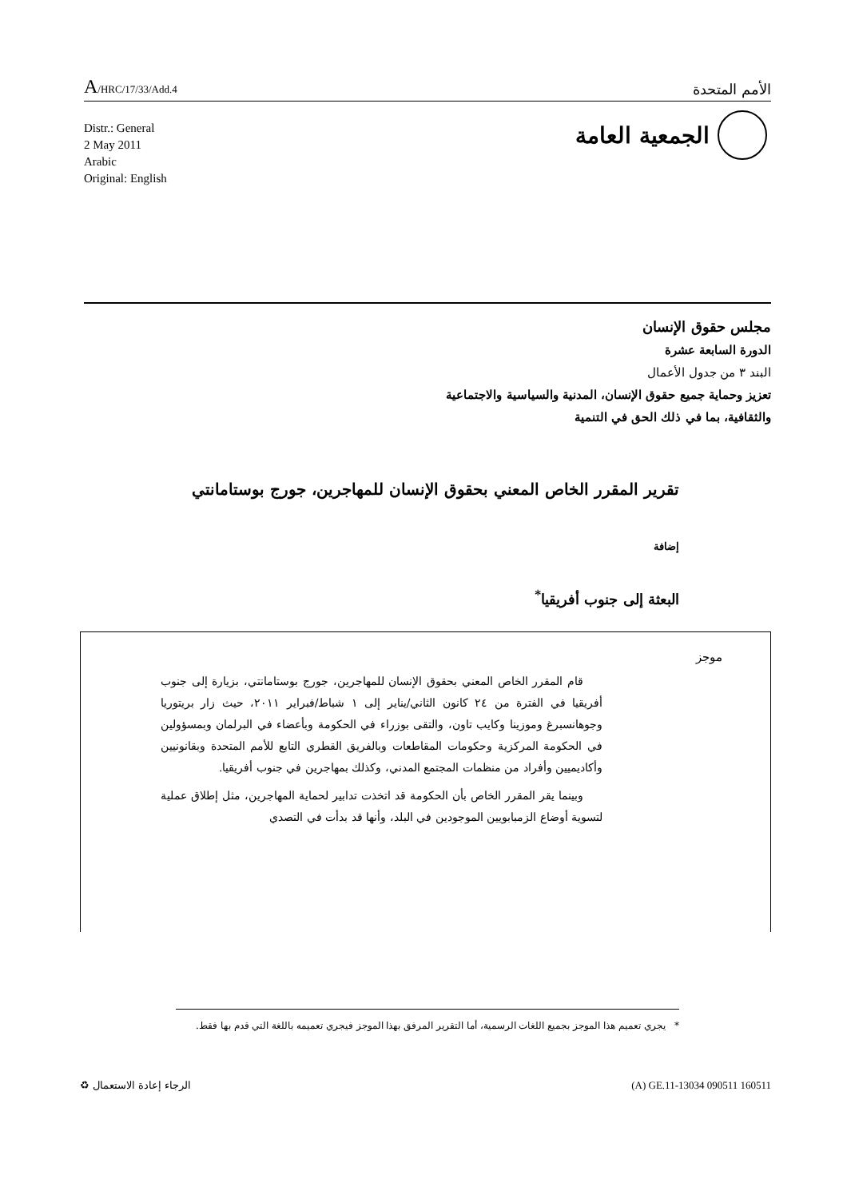A/HRC/17/33/Add.4
الأمم المتحدة
Distr.: General
2 May 2011
Arabic
Original: English
الجمعية العامة
مجلس حقوق الإنسان
الدورة السابعة عشرة
البند ٣ من جدول الأعمال
تعزيز وحماية جميع حقوق الإنسان، المدنية والسياسية والاجتماعية
والثقافية، بما في ذلك الحق في التنمية
تقرير المقرر الخاص المعني بحقوق الإنسان للمهاجرين، جورج بوستامانتي
إضافة
البعثة إلى جنوب أفريقيا<sup>*</sup>
موجز
قام المقرر الخاص المعني بحقوق الإنسان للمهاجرين، جورج بوستامانتي، بزيارة إلى جنوب أفريقيا في الفترة من ٢٤ كانون الثاني/يناير إلى ١ شباط/فبراير ٢٠١١، حيث زار بريتوريا وجوهانسبرغ وموزينا وكايب تاون، والتقى بوزراء في الحكومة وبأعضاء في البرلمان وبمسؤولين في الحكومة المركزية وحكومات المقاطعات وبالفريق القطري التابع للأمم المتحدة وبقانونيين وأكاديميين وأفراد من منظمات المجتمع المدني، وكذلك بمهاجرين في جنوب أفريقيا.
وبينما يقر المقرر الخاص بأن الحكومة قد اتخذت تدابير لحماية المهاجرين، مثل إطلاق عملية لتسوية أوضاع الزمبابويين الموجودين في البلد، وأنها قد بدأت في التصدي
* يجري تعميم هذا الموجز بجميع اللغات الرسمية، أما التقرير المرفق بهذا الموجز فيجري تعميمه باللغة التي قدم بها فقط.
♻ الرجاء إعادة الاستعمال (A) GE.11-13034 090511 160511